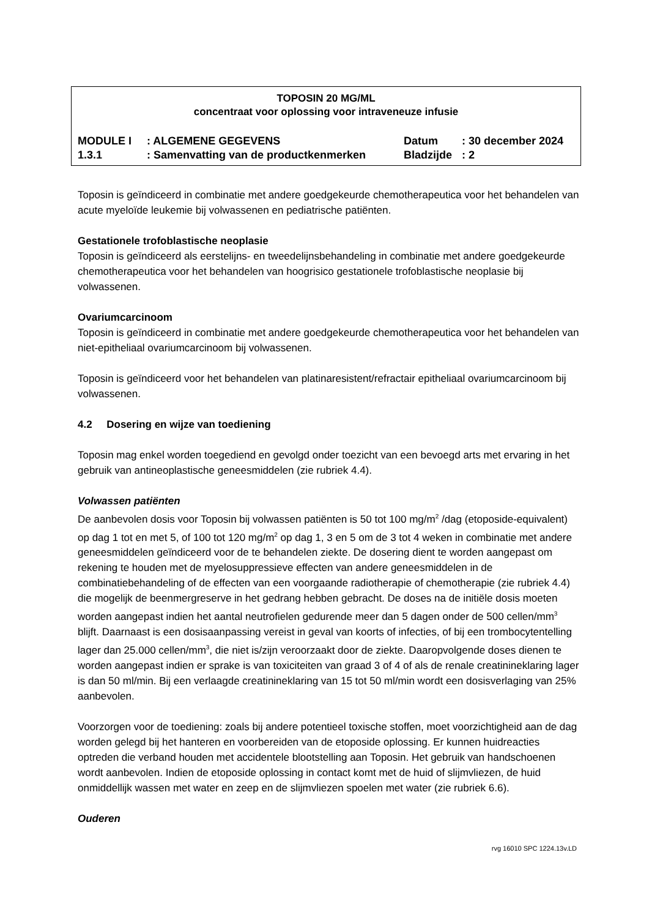TOPOSIN 20 MG/ML
concentraat voor oplossing voor intraveneuze infusie
| MODULE I | : ALGEMENE GEGEVENS | Datum | : 30 december 2024 |
| 1.3.1 | : Samenvatting van de productkenmerken | Bladzijde | : 2 |
Toposin is geïndiceerd in combinatie met andere goedgekeurde chemotherapeutica voor het behandelen van acute myeloïde leukemie bij volwassenen en pediatrische patiënten.
Gestationele trofoblastische neoplasie
Toposin is geïndiceerd als eerstelijns- en tweedelijnsbehandeling in combinatie met andere goedgekeurde chemotherapeutica voor het behandelen van hoogrisico gestationele trofoblastische neoplasie bij volwassenen.
Ovariumcarcinoom
Toposin is geïndiceerd in combinatie met andere goedgekeurde chemotherapeutica voor het behandelen van niet-epitheliaal ovariumcarcinoom bij volwassenen.
Toposin is geïndiceerd voor het behandelen van platinaresistent/refractair epitheliaal ovariumcarcinoom bij volwassenen.
4.2 Dosering en wijze van toediening
Toposin mag enkel worden toegediend en gevolgd onder toezicht van een bevoegd arts met ervaring in het gebruik van antineoplastische geneesmiddelen (zie rubriek 4.4).
Volwassen patiënten
De aanbevolen dosis voor Toposin bij volwassen patiënten is 50 tot 100 mg/m<sup>2</sup> /dag (etoposide-equivalent) op dag 1 tot en met 5, of 100 tot 120 mg/m<sup>2</sup> op dag 1, 3 en 5 om de 3 tot 4 weken in combinatie met andere geneesmiddelen geïndiceerd voor de te behandelen ziekte. De dosering dient te worden aangepast om rekening te houden met de myelosuppressieve effecten van andere geneesmiddelen in de combinatiebehandeling of de effecten van een voorgaande radiotherapie of chemotherapie (zie rubriek 4.4) die mogelijk de beenmergreserve in het gedrang hebben gebracht. De doses na de initiële dosis moeten worden aangepast indien het aantal neutrofielen gedurende meer dan 5 dagen onder de 500 cellen/mm<sup>3</sup> blijft. Daarnaast is een dosisaanpassing vereist in geval van koorts of infecties, of bij een trombocytentelling lager dan 25.000 cellen/mm<sup>3</sup>, die niet is/zijn veroorzaakt door de ziekte. Daaropvolgende doses dienen te worden aangepast indien er sprake is van toxiciteiten van graad 3 of 4 of als de renale creatinineklaring lager is dan 50 ml/min. Bij een verlaagde creatinineklaring van 15 tot 50 ml/min wordt een dosisverlaging van 25% aanbevolen.
Voorzorgen voor de toediening: zoals bij andere potentieel toxische stoffen, moet voorzichtigheid aan de dag worden gelegd bij het hanteren en voorbereiden van de etoposide oplossing. Er kunnen huidreacties optreden die verband houden met accidentele blootstelling aan Toposin. Het gebruik van handschoenen wordt aanbevolen. Indien de etoposide oplossing in contact komt met de huid of slijmvliezen, de huid onmiddellijk wassen met water en zeep en de slijmvliezen spoelen met water (zie rubriek 6.6).
Ouderen
rvg 16010 SPC 1224.13v.LD